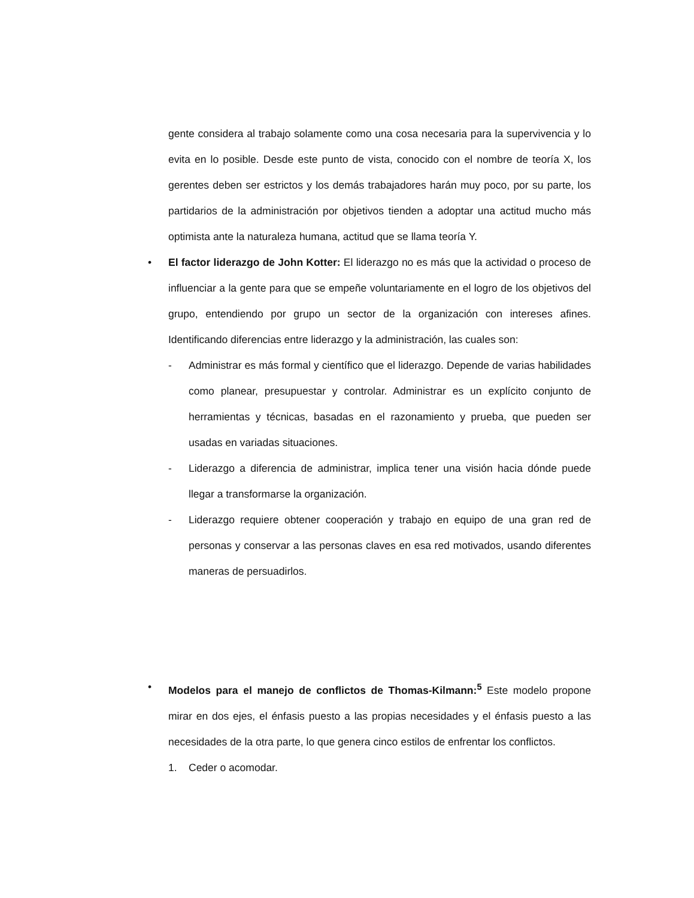gente considera al trabajo solamente como una cosa necesaria para la supervivencia y lo evita en lo posible. Desde este punto de vista, conocido con el nombre de teoría X, los gerentes deben ser estrictos y los demás trabajadores harán muy poco, por su parte, los partidarios de la administración por objetivos tienden a adoptar una actitud mucho más optimista ante la naturaleza humana, actitud que se llama teoría Y.
• El factor liderazgo de John Kotter: El liderazgo no es más que la actividad o proceso de influenciar a la gente para que se empeñe voluntariamente en el logro de los objetivos del grupo, entendiendo por grupo un sector de la organización con intereses afines. Identificando diferencias entre liderazgo y la administración, las cuales son:
- Administrar es más formal y científico que el liderazgo. Depende de varias habilidades como planear, presupuestar y controlar. Administrar es un explícito conjunto de herramientas y técnicas, basadas en el razonamiento y prueba, que pueden ser usadas en variadas situaciones.
- Liderazgo a diferencia de administrar, implica tener una visión hacia dónde puede llegar a transformarse la organización.
- Liderazgo requiere obtener cooperación y trabajo en equipo de una gran red de personas y conservar a las personas claves en esa red motivados, usando diferentes maneras de persuadirlos.
• Modelos para el manejo de conflictos de Thomas-Kilmann:<sup>5</sup> Este modelo propone mirar en dos ejes, el énfasis puesto a las propias necesidades y el énfasis puesto a las necesidades de la otra parte, lo que genera cinco estilos de enfrentar los conflictos.
1. Ceder o acomodar.